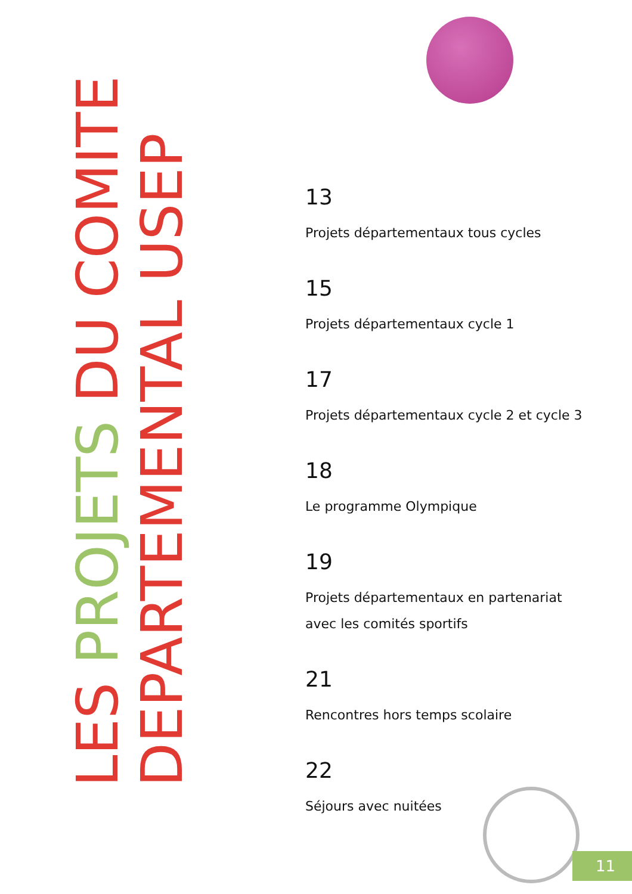LES PROJETS DU COMITE
DEPARTEMENTAL USEP
13
Projets départementaux tous cycles
15
Projets départementaux cycle 1
17
Projets départementaux cycle 2 et cycle 3
18
Le programme Olympique
19
Projets départementaux en partenariat
avec les comités sportifs
21
Rencontres hors temps scolaire
22
Séjours avec nuitées
11